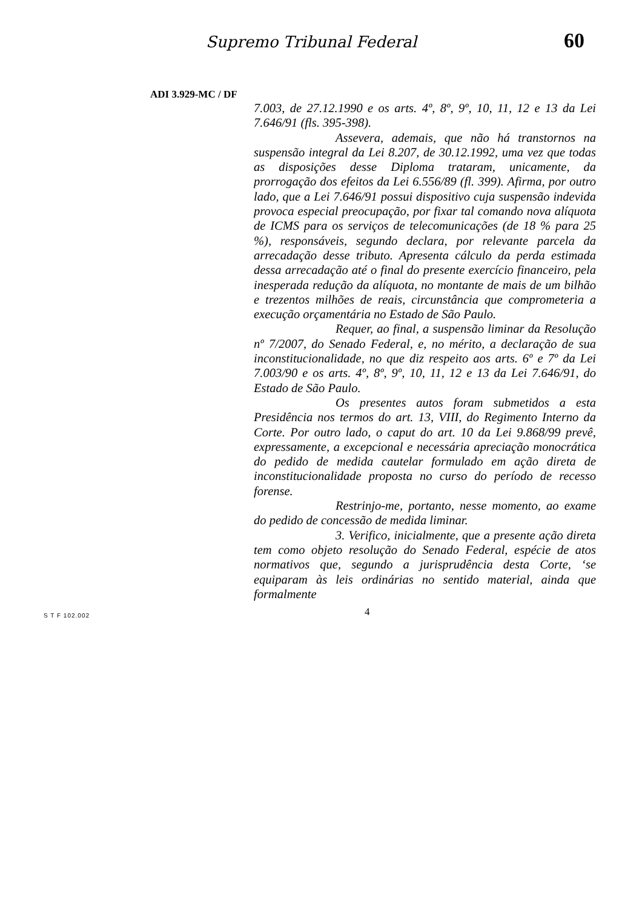Supremo Tribunal Federal 60
ADI 3.929-MC / DF
7.003, de 27.12.1990 e os arts. 4º, 8º, 9º, 10, 11, 12 e 13 da Lei 7.646/91 (fls. 395-398).
Assevera, ademais, que não há transtornos na suspensão integral da Lei 8.207, de 30.12.1992, uma vez que todas as disposições desse Diploma trataram, unicamente, da prorrogação dos efeitos da Lei 6.556/89 (fl. 399). Afirma, por outro lado, que a Lei 7.646/91 possui dispositivo cuja suspensão indevida provoca especial preocupação, por fixar tal comando nova alíquota de ICMS para os serviços de telecomunicações (de 18 % para 25 %), responsáveis, segundo declara, por relevante parcela da arrecadação desse tributo. Apresenta cálculo da perda estimada dessa arrecadação até o final do presente exercício financeiro, pela inesperada redução da alíquota, no montante de mais de um bilhão e trezentos milhões de reais, circunstância que comprometeria a execução orçamentária no Estado de São Paulo.
Requer, ao final, a suspensão liminar da Resolução nº 7/2007, do Senado Federal, e, no mérito, a declaração de sua inconstitucionalidade, no que diz respeito aos arts. 6º e 7º da Lei 7.003/90 e os arts. 4º, 8º, 9º, 10, 11, 12 e 13 da Lei 7.646/91, do Estado de São Paulo.
Os presentes autos foram submetidos a esta Presidência nos termos do art. 13, VIII, do Regimento Interno da Corte. Por outro lado, o caput do art. 10 da Lei 9.868/99 prevê, expressamente, a excepcional e necessária apreciação monocrática do pedido de medida cautelar formulado em ação direta de inconstitucionalidade proposta no curso do período de recesso forense.
Restrinjo-me, portanto, nesse momento, ao exame do pedido de concessão de medida liminar.
3. Verifico, inicialmente, que a presente ação direta tem como objeto resolução do Senado Federal, espécie de atos normativos que, segundo a jurisprudência desta Corte, ‘se equiparam às leis ordinárias no sentido material, ainda que formalmente
4
S T F 102.002